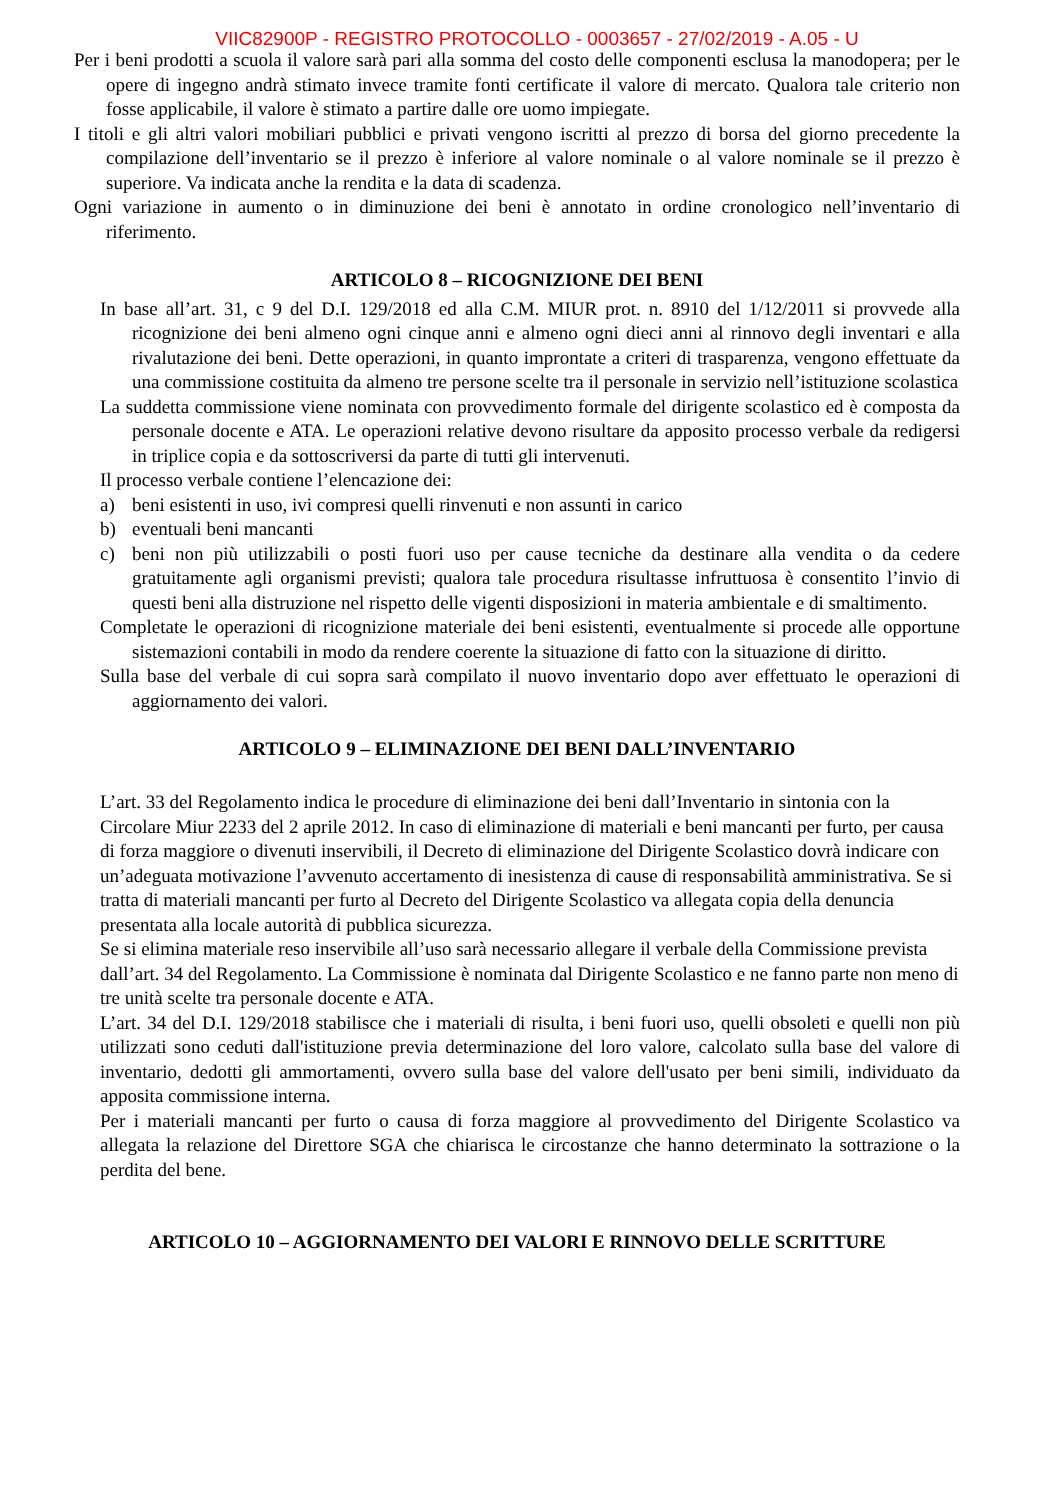VIIC82900P - REGISTRO PROTOCOLLO - 0003657 - 27/02/2019 - A.05 - U
Per i beni prodotti a scuola il valore sarà pari alla somma del costo delle componenti esclusa la manodopera; per le opere di ingegno andrà stimato invece tramite fonti certificate il valore di mercato. Qualora tale criterio non fosse applicabile, il valore è stimato a partire dalle ore uomo impiegate.
I titoli e gli altri valori mobiliari pubblici e privati vengono iscritti al prezzo di borsa del giorno precedente la compilazione dell’inventario se il prezzo è inferiore al valore nominale o al valore nominale se il prezzo è superiore. Va indicata anche la rendita e la data di scadenza.
Ogni variazione in aumento o in diminuzione dei beni è annotato in ordine cronologico nell’inventario di riferimento.
ARTICOLO 8 – RICOGNIZIONE DEI BENI
In base all’art. 31, c 9 del D.I. 129/2018 ed alla C.M. MIUR prot. n. 8910 del 1/12/2011 si provvede alla ricognizione dei beni almeno ogni cinque anni e almeno ogni dieci anni al rinnovo degli inventari e alla rivalutazione dei beni. Dette operazioni, in quanto improntate a criteri di trasparenza, vengono effettuate da una commissione costituita da almeno tre persone scelte tra il personale in servizio nell’istituzione scolastica
La suddetta commissione viene nominata con provvedimento formale del dirigente scolastico ed è composta da personale docente e ATA. Le operazioni relative devono risultare da apposito processo verbale da redigersi in triplice copia e da sottoscriversi da parte di tutti gli intervenuti.
Il processo verbale contiene l’elencazione dei:
a) beni esistenti in uso, ivi compresi quelli rinvenuti e non assunti in carico
b) eventuali beni mancanti
c) beni non più utilizzabili o posti fuori uso per cause tecniche da destinare alla vendita o da cedere gratuitamente agli organismi previsti; qualora tale procedura risultasse infruttuosa è consentito l’invio di questi beni alla distruzione nel rispetto delle vigenti disposizioni in materia ambientale e di smaltimento.
Completate le operazioni di ricognizione materiale dei beni esistenti, eventualmente si procede alle opportune sistemazioni contabili in modo da rendere coerente la situazione di fatto con la situazione di diritto.
Sulla base del verbale di cui sopra sarà compilato il nuovo inventario dopo aver effettuato le operazioni di aggiornamento dei valori.
ARTICOLO 9 – ELIMINAZIONE DEI BENI DALL’INVENTARIO
L’art. 33 del Regolamento indica le procedure di eliminazione dei beni dall’Inventario in sintonia con la Circolare Miur 2233 del 2 aprile 2012. In caso di eliminazione di materiali e beni mancanti per furto, per causa di forza maggiore o divenuti inservibili, il Decreto di eliminazione del Dirigente Scolastico dovrà indicare con un’adeguata motivazione l’avvenuto accertamento di inesistenza di cause di responsabilità amministrativa. Se si tratta di materiali mancanti per furto al Decreto del Dirigente Scolastico va allegata copia della denuncia presentata alla locale autorità di pubblica sicurezza.
Se si elimina materiale reso inservibile all’uso sarà necessario allegare il verbale della Commissione prevista dall’art. 34 del Regolamento. La Commissione è nominata dal Dirigente Scolastico e ne fanno parte non meno di tre unità scelte tra personale docente e ATA.
L’art. 34 del D.I. 129/2018 stabilisce che i materiali di risulta, i beni fuori uso, quelli obsoleti e quelli non più utilizzati sono ceduti dall'istituzione previa determinazione del loro valore, calcolato sulla base del valore di inventario, dedotti gli ammortamenti, ovvero sulla base del valore dell'usato per beni simili, individuato da apposita commissione interna.
Per i materiali mancanti per furto o causa di forza maggiore al provvedimento del Dirigente Scolastico va allegata la relazione del Direttore SGA che chiarisca le circostanze che hanno determinato la sottrazione o la perdita del bene.
ARTICOLO 10 – AGGIORNAMENTO DEI VALORI E RINNOVO DELLE SCRITTURE